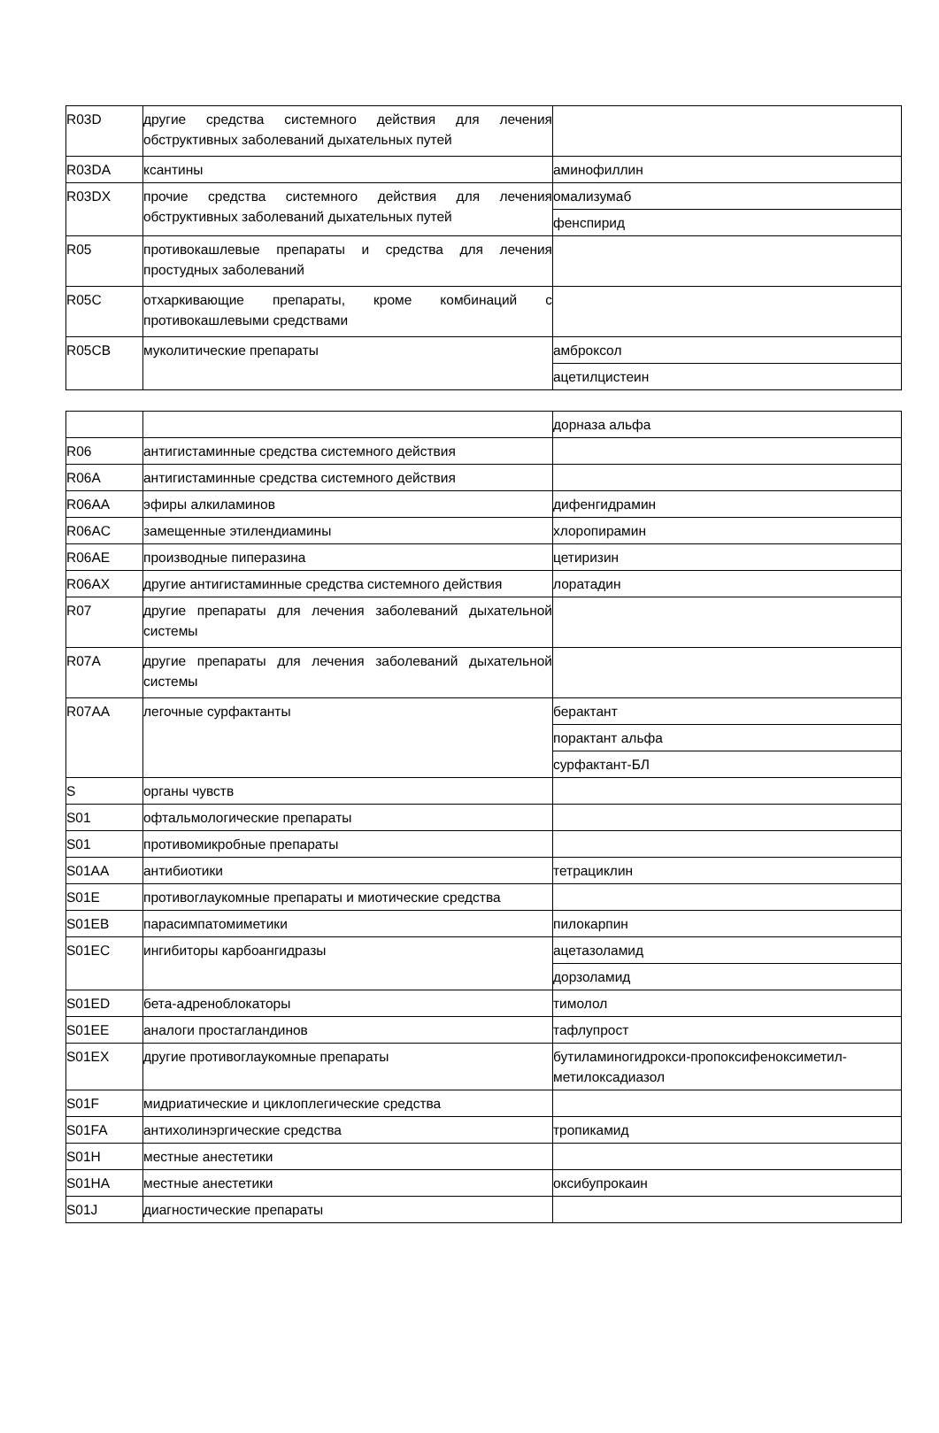| R03D | другие средства системного действия для лечения обструктивных заболеваний дыхательных путей | |
| R03DA | ксантины | аминофиллин |
| R03DX | прочие средства системного действия для лечения обструктивных заболеваний дыхательных путей | омализумаб |
| | | фенспирид |
| R05 | противокашлевые препараты и средства для лечения простудных заболеваний | |
| R05C | отхаркивающие препараты, кроме комбинаций с противокашлевыми средствами | |
| R05CB | муколитические препараты | амброксол |
| | | ацетилцистеин |
| | | дорназа альфа |
| R06 | антигистаминные средства системного действия | |
| R06A | антигистаминные средства системного действия | |
| R06AA | эфиры алкиламинов | дифенгидрамин |
| R06AC | замещенные этилендиамины | хлоропирамин |
| R06AE | производные пиперазина | цетиризин |
| R06AX | другие антигистаминные средства системного действия | лоратадин |
| R07 | другие препараты для лечения заболеваний дыхательной системы | |
| R07A | другие препараты для лечения заболеваний дыхательной системы | |
| R07AA | легочные сурфактанты | берактант |
| | | порактант альфа |
| | | сурфактант-БЛ |
| S | органы чувств | |
| S01 | офтальмологические препараты | |
| S01 | противомикробные препараты | |
| S01AA | антибиотики | тетрациклин |
| S01E | противоглаукомные препараты и миотические средства | |
| S01EB | парасимпатомиметики | пилокарпин |
| S01EC | ингибиторы карбоангидразы | ацетазоламид |
| | | дорзоламид |
| S01ED | бета-адреноблокаторы | тимолол |
| S01EE | аналоги простагландинов | тафлупрост |
| S01EX | другие противоглаукомные препараты | бутиламиногидрокси-пропоксифеноксиметил-метилоксадиазол |
| S01F | мидриатические и циклоплегические средства | |
| S01FA | антихолинэргические средства | тропикамид |
| S01H | местные анестетики | |
| S01HA | местные анестетики | оксибупрокаин |
| S01J | диагностические препараты | |